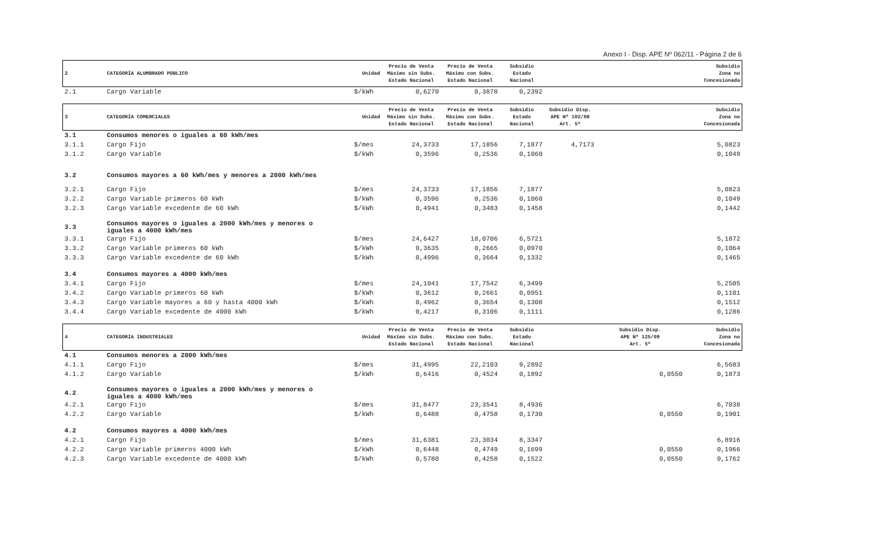Anexo I - Disp. APE Nº 062/11 - Página 2 de 6
| 2 | CATEGORÍA ALUMBRADO PÚBLICO | Unidad | Precio de Venta Máximo sin Subs. Estado Nacional | Precio de Venta Máximo con Subs. Estado Nacional | Subsidio Estado Nacional | | | Subsidio Zona no Concesionada |
| --- | --- | --- | --- | --- | --- | --- | --- | --- |
| 2.1 | Cargo Variable | $/kWh | 0,6270 | 0,3878 | 0,2392 | | | |
| 3 | CATEGORÍA COMERCIALES | Unidad | Precio de Venta Máximo sin Subs. Estado Nacional | Precio de Venta Máximo con Subs. Estado Nacional | Subsidio Estado Nacional | Subsidio Disp. APE Nº 102/08 Art. 5º | | Subsidio Zona no Concesionada |
| 3.1 | Consumos menores o iguales a 60 kWh/mes | | | | | | | |
| 3.1.1 | Cargo Fijo | $/mes | 24,3733 | 17,1856 | 7,1877 | 4,7173 | | 5,0823 |
| 3.1.2 | Cargo Variable | $/kWh | 0,3596 | 0,2536 | 0,1060 | | | 0,1049 |
| 3.2 | Consumos mayores a 60 kWh/mes y menores a 2000 kWh/mes | | | | | | | |
| 3.2.1 | Cargo Fijo | $/mes | 24,3733 | 17,1856 | 7,1877 | | | 5,0823 |
| 3.2.2 | Cargo Variable primeros 60 kWh | $/kWh | 0,3596 | 0,2536 | 0,1060 | | | 0,1049 |
| 3.2.3 | Cargo Variable excedente de 60 kWh | $/kWh | 0,4941 | 0,3483 | 0,1458 | | | 0,1442 |
| 3.3 | Consumos mayores o iguales a 2000 kWh/mes y menores o iguales a 4000 kWh/mes | | | | | | | |
| 3.3.1 | Cargo Fijo | $/mes | 24,6427 | 18,0706 | 6,5721 | | | 5,1872 |
| 3.3.2 | Cargo Variable primeros 60 kWh | $/kWh | 0,3635 | 0,2665 | 0,0970 | | | 0,1064 |
| 3.3.3 | Cargo Variable excedente de 60 kWh | $/kWh | 0,4996 | 0,3664 | 0,1332 | | | 0,1465 |
| 3.4 | Consumos mayores a 4000 kWh/mes | | | | | | | |
| 3.4.1 | Cargo Fijo | $/mes | 24,1041 | 17,7542 | 6,3499 | | | 5,2505 |
| 3.4.2 | Cargo Variable primeros 60 kWh | $/kWh | 0,3612 | 0,2661 | 0,0951 | | | 0,1101 |
| 3.4.3 | Cargo Variable mayores a 60 y hasta 4000 kWh | $/kWh | 0,4962 | 0,3654 | 0,1308 | | | 0,1512 |
| 3.4.4 | Cargo Variable excedente de 4000 kWh | $/kWh | 0,4217 | 0,3106 | 0,1111 | | | 0,1286 |
| 4 | CATEGORÍA INDUSTRIALES | Unidad | Precio de Venta Máximo sin Subs. Estado Nacional | Precio de Venta Máximo con Subs. Estado Nacional | Subsidio Estado Nacional | | Subsidio Disp. APE Nº 125/09 Art. 5º | Subsidio Zona no Concesionada |
| 4.1 | Consumos menores a 2000 kWh/mes | | | | | | | |
| 4.1.1 | Cargo Fijo | $/mes | 31,4995 | 22,2103 | 9,2892 | | | 6,5683 |
| 4.1.2 | Cargo Variable | $/kWh | 0,6416 | 0,4524 | 0,1892 | | 0,0550 | 0,1873 |
| 4.2 | Consumos mayores o iguales a 2000 kWh/mes y menores o iguales a 4000 kWh/mes | | | | | | | |
| 4.2.1 | Cargo Fijo | $/mes | 31,8477 | 23,3541 | 8,4936 | | | 6,7038 |
| 4.2.2 | Cargo Variable | $/kWh | 0,6488 | 0,4758 | 0,1730 | | 0,0550 | 0,1901 |
| 4.2 | Consumos mayores a 4000 kWh/mes | | | | | | | |
| 4.2.1 | Cargo Fijo | $/mes | 31,6381 | 23,3034 | 8,3347 | | | 6,8916 |
| 4.2.2 | Cargo Variable primeros 4000 kWh | $/kWh | 0,6448 | 0,4749 | 0,1699 | | 0,0550 | 0,1966 |
| 4.2.3 | Cargo Variable excedente de 4000 kWh | $/kWh | 0,5780 | 0,4258 | 0,1522 | | 0,0550 | 0,1762 |